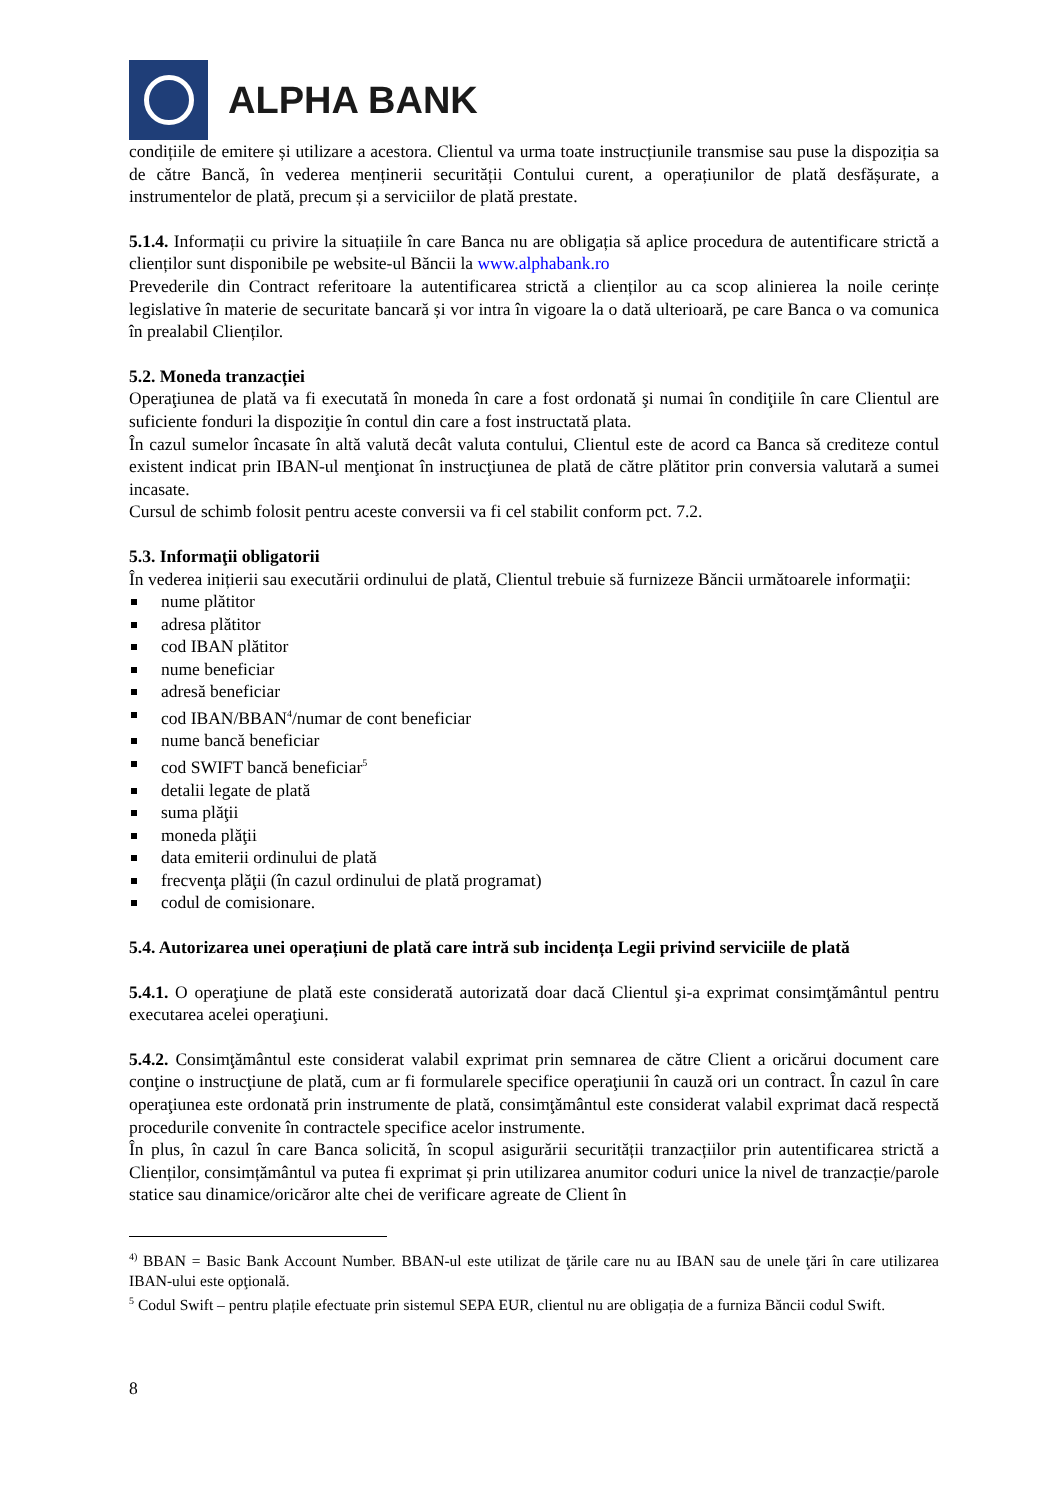ALPHA BANK
condițiile de emitere și utilizare a acestora. Clientul va urma toate instrucțiunile transmise sau puse la dispoziția sa de către Bancă, în vederea menținerii securității Contului curent, a operațiunilor de plată desfășurate, a instrumentelor de plată, precum și a serviciilor de plată prestate.
5.1.4. Informații cu privire la situațiile în care Banca nu are obligația să aplice procedura de autentificare strictă a clienților sunt disponibile pe website-ul Băncii la www.alphabank.ro
Prevederile din Contract referitoare la autentificarea strictă a clienților au ca scop alinierea la noile cerințe legislative în materie de securitate bancară și vor intra în vigoare la o dată ulterioară, pe care Banca o va comunica în prealabil Clienților.
5.2. Moneda tranzacției
Operaţiunea de plată va fi executată în moneda în care a fost ordonată şi numai în condiţiile în care Clientul are suficiente fonduri la dispoziţie în contul din care a fost instructată plata.
În cazul sumelor încasate în altă valută decât valuta contului, Clientul este de acord ca Banca să crediteze contul existent indicat prin IBAN-ul menţionat în instrucţiunea de plată de către plătitor prin conversia valutară a sumei incasate.
Cursul de schimb folosit pentru aceste conversii va fi cel stabilit conform pct. 7.2.
5.3. Informaţii obligatorii
În vederea inițierii sau executării ordinului de plată, Clientul trebuie să furnizeze Băncii următoarele informaţii:
nume plătitor
adresa plătitor
cod IBAN plătitor
nume beneficiar
adresă beneficiar
cod IBAN/BBAN<sup>4</sup>/numar de cont beneficiar
nume bancă beneficiar
cod SWIFT bancă beneficiar<sup>5</sup>
detalii legate de plată
suma plăţii
moneda plăţii
data emiterii ordinului de plată
frecvenţa plăţii (în cazul ordinului de plată programat)
codul de comisionare.
5.4. Autorizarea unei operațiuni de plată care intră sub incidența Legii privind serviciile de plată
5.4.1. O operaţiune de plată este considerată autorizată doar dacă Clientul şi-a exprimat consimţământul pentru executarea acelei operaţiuni.
5.4.2. Consimţământul este considerat valabil exprimat prin semnarea de către Client a oricărui document care conţine o instrucţiune de plată, cum ar fi formularele specifice operaţiunii în cauză ori un contract. În cazul în care operaţiunea este ordonată prin instrumente de plată, consimţământul este considerat valabil exprimat dacă respectă procedurile convenite în contractele specifice acelor instrumente.
În plus, în cazul în care Banca solicită, în scopul asigurării securității tranzacțiilor prin autentificarea strictă a Clienților, consimțământul va putea fi exprimat și prin utilizarea anumitor coduri unice la nivel de tranzacție/parole statice sau dinamice/oricăror alte chei de verificare agreate de Client în
<sup>4)</sup> BBAN = Basic Bank Account Number. BBAN-ul este utilizat de ţările care nu au IBAN sau de unele ţări în care utilizarea IBAN-ului este opţională.
<sup>5</sup> Codul Swift – pentru plațile efectuate prin sistemul SEPA EUR, clientul nu are obligația de a furniza Băncii codul Swift.
8